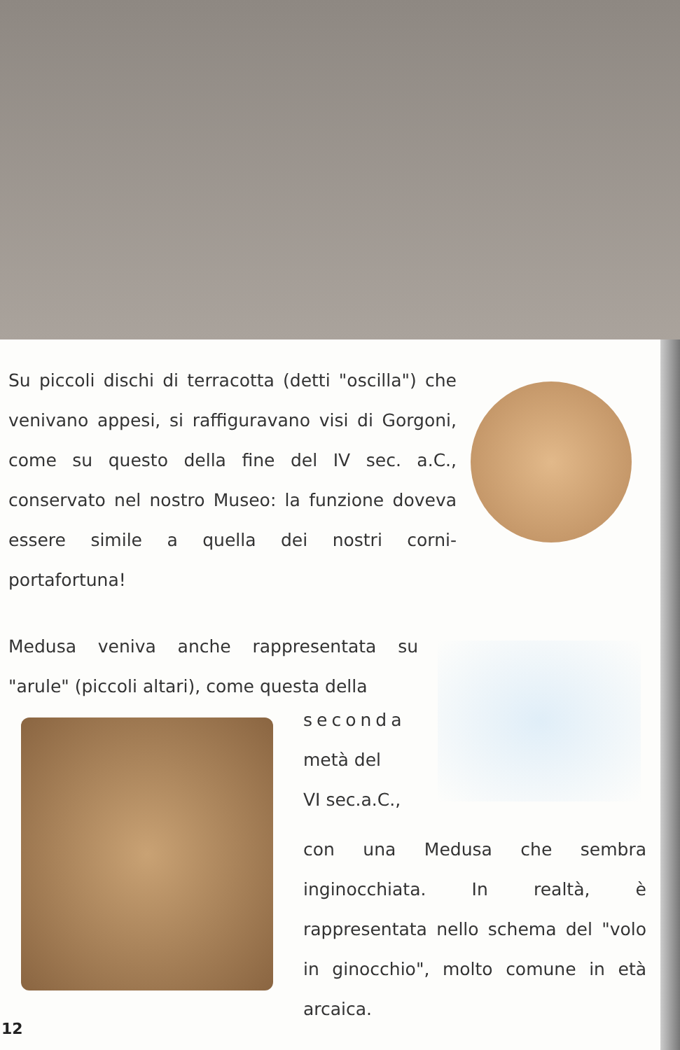Su piccoli dischi di terracotta (detti "oscilla") che venivano appesi, si raffiguravano visi di Gorgoni, come su questo della fine del IV sec. a.C., conservato nel nostro Museo: la funzione doveva essere simile a quella dei nostri corni-portafortuna!
Medusa veniva anche rappresentata su "arule" (piccoli altari), come questa della
seconda
metà del
VI sec.a.C.,
con una Medusa che sembra inginocchiata. In realtà, è rappresentata nello schema del "volo in ginocchio", molto comune in età arcaica.
12